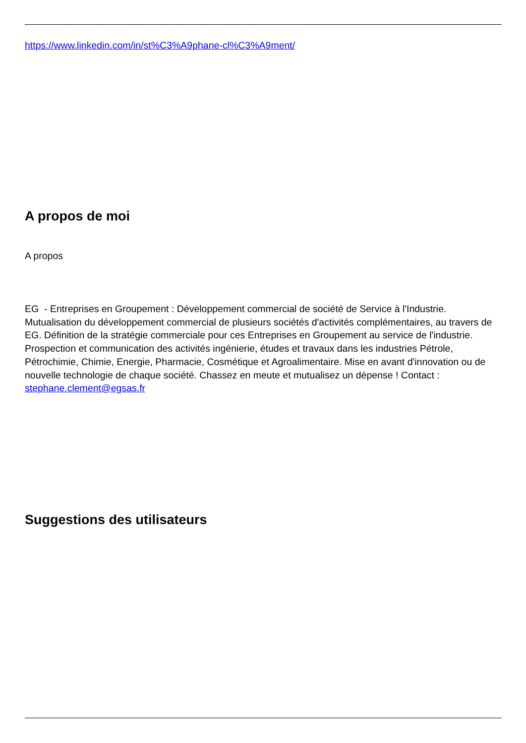https://www.linkedin.com/in/st%C3%A9phane-cl%C3%A9ment/
A propos de moi
A propos
EG - Entreprises en Groupement : Développement commercial de société de Service à l'Industrie. Mutualisation du développement commercial de plusieurs sociétés d'activités complémentaires, au travers de EG. Définition de la stratégie commerciale pour ces Entreprises en Groupement au service de l'industrie. Prospection et communication des activités ingénierie, études et travaux dans les industries Pétrole, Pétrochimie, Chimie, Energie, Pharmacie, Cosmétique et Agroalimentaire. Mise en avant d'innovation ou de nouvelle technologie de chaque société. Chassez en meute et mutualisez un dépense ! Contact : stephane.clement@egsas.fr
Suggestions des utilisateurs